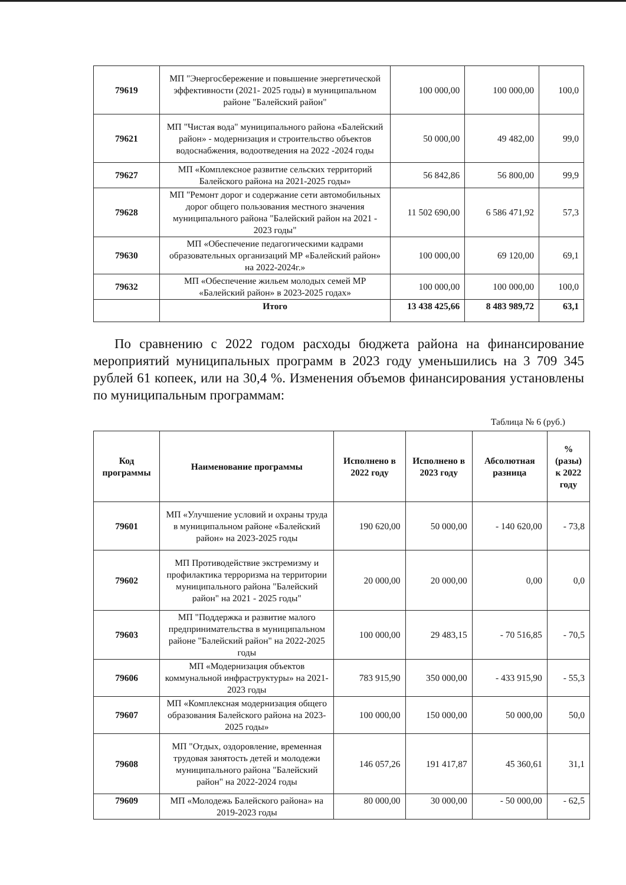| 79619 | МП "Энергосбережение и повышение энергетической эффективности (2021- 2025 годы) в муниципальном районе "Балейский район" | 100 000,00 | 100 000,00 | 100,0 |
| 79621 | МП "Чистая вода" муниципального района «Балейский район» - модернизация и строительство объектов водоснабжения, водоотведения на 2022 -2024 годы | 50 000,00 | 49 482,00 | 99,0 |
| 79627 | МП «Комплексное развитие сельских территорий Балейского района на 2021-2025 годы» | 56 842,86 | 56 800,00 | 99,9 |
| 79628 | МП "Ремонт дорог и содержание сети автомобильных дорог общего пользования местного значения муниципального района "Балейский район на 2021 - 2023 годы" | 11 502 690,00 | 6 586 471,92 | 57,3 |
| 79630 | МП «Обеспечение педагогическими кадрами образовательных организаций МР «Балейский район» на 2022-2024г.» | 100 000,00 | 69 120,00 | 69,1 |
| 79632 | МП «Обеспечение жильем молодых семей МР «Балейский район» в 2023-2025 годах» | 100 000,00 | 100 000,00 | 100,0 |
| | Итого | 13 438 425,66 | 8 483 989,72 | 63,1 |
По сравнению с 2022 годом расходы бюджета района на финансирование мероприятий муниципальных программ в 2023 году уменьшились на 3 709 345 рублей 61 копеек, или на 30,4 %. Изменения объемов финансирования установлены по муниципальным программам:
Таблица № 6 (руб.)
| Код программы | Наименование программы | Исполнено в 2022 году | Исполнено в 2023 году | Абсолютная разница | % (разы) к 2022 году |
| --- | --- | --- | --- | --- | --- |
| 79601 | МП «Улучшение условий и охраны труда в муниципальном районе «Балейский район» на 2023-2025 годы | 190 620,00 | 50 000,00 | - 140 620,00 | - 73,8 |
| 79602 | МП Противодействие экстремизму и профилактика терроризма на территории муниципального района "Балейский район" на 2021 - 2025 годы" | 20 000,00 | 20 000,00 | 0,00 | 0,0 |
| 79603 | МП "Поддержка и развитие малого предпринимательства в муниципальном районе "Балейский район" на 2022-2025 годы | 100 000,00 | 29 483,15 | - 70 516,85 | - 70,5 |
| 79606 | МП «Модернизация объектов коммунальной инфраструктуры» на 2021-2023 годы | 783 915,90 | 350 000,00 | - 433 915,90 | - 55,3 |
| 79607 | МП «Комплексная модернизация общего образования Балейского района на 2023-2025 годы» | 100 000,00 | 150 000,00 | 50 000,00 | 50,0 |
| 79608 | МП "Отдых, оздоровление, временная трудовая занятость детей и молодежи муниципального района "Балейский район" на 2022-2024 годы | 146 057,26 | 191 417,87 | 45 360,61 | 31,1 |
| 79609 | МП «Молодежь Балейского района» на 2019-2023 годы | 80 000,00 | 30 000,00 | - 50 000,00 | - 62,5 |